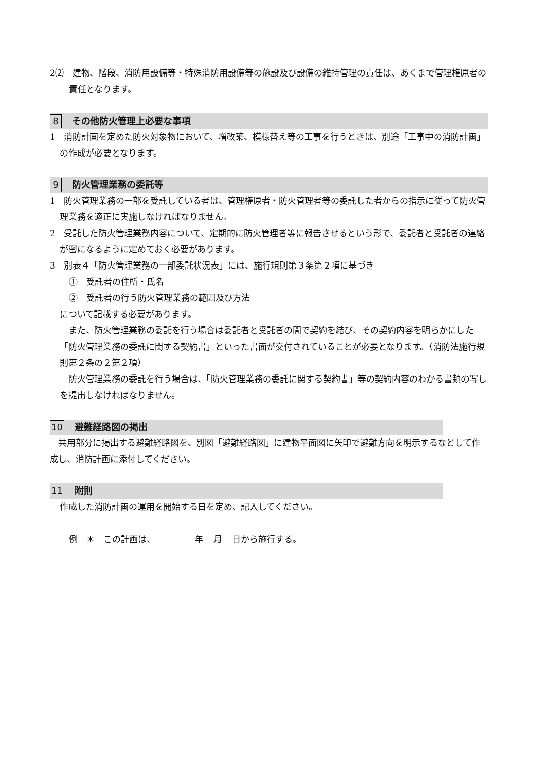2⑵　建物、階段、消防用設備等・特殊消防用設備等の施設及び設備の維持管理の責任は、あくまで管理権原者の責任となります。
8 その他防火管理上必要な事項
1　消防計画を定めた防火対象物において、増改築、模様替え等の工事を行うときは、別途「工事中の消防計画」の作成が必要となります。
9 防火管理業務の委託等
1　防火管理業務の一部を受託している者は、管理権原者・防火管理者等の委託した者からの指示に従って防火管理業務を適正に実施しなければなりません。
2　受託した防火管理業務内容について、定期的に防火管理者等に報告させるという形で、委託者と受託者の連絡が密になるように定めておく必要があります。
3　別表４「防火管理業務の一部委託状況表」には、施行規則第３条第２項に基づき
①　受託者の住所・氏名
②　受託者の行う防火管理業務の範囲及び方法
について記載する必要があります。
　また、防火管理業務の委託を行う場合は委託者と受託者の間で契約を結び、その契約内容を明らかにした「防火管理業務の委託に関する契約書」といった書面が交付されていることが必要となります。（消防法施行規則第２条の２第２項）
　防火管理業務の委託を行う場合は、「防火管理業務の委託に関する契約書」等の契約内容のわかる書類の写しを提出しなければなりません。
10 避難経路図の掲出
　共用部分に掲出する避難経路図を、別図「避難経路図」に建物平面図に矢印で避難方向を明示するなどして作成し、消防計画に添付してください。
11 附則
作成した消防計画の運用を開始する日を定め、記入してください。
例　＊　この計画は、 年 月 日から施行する。